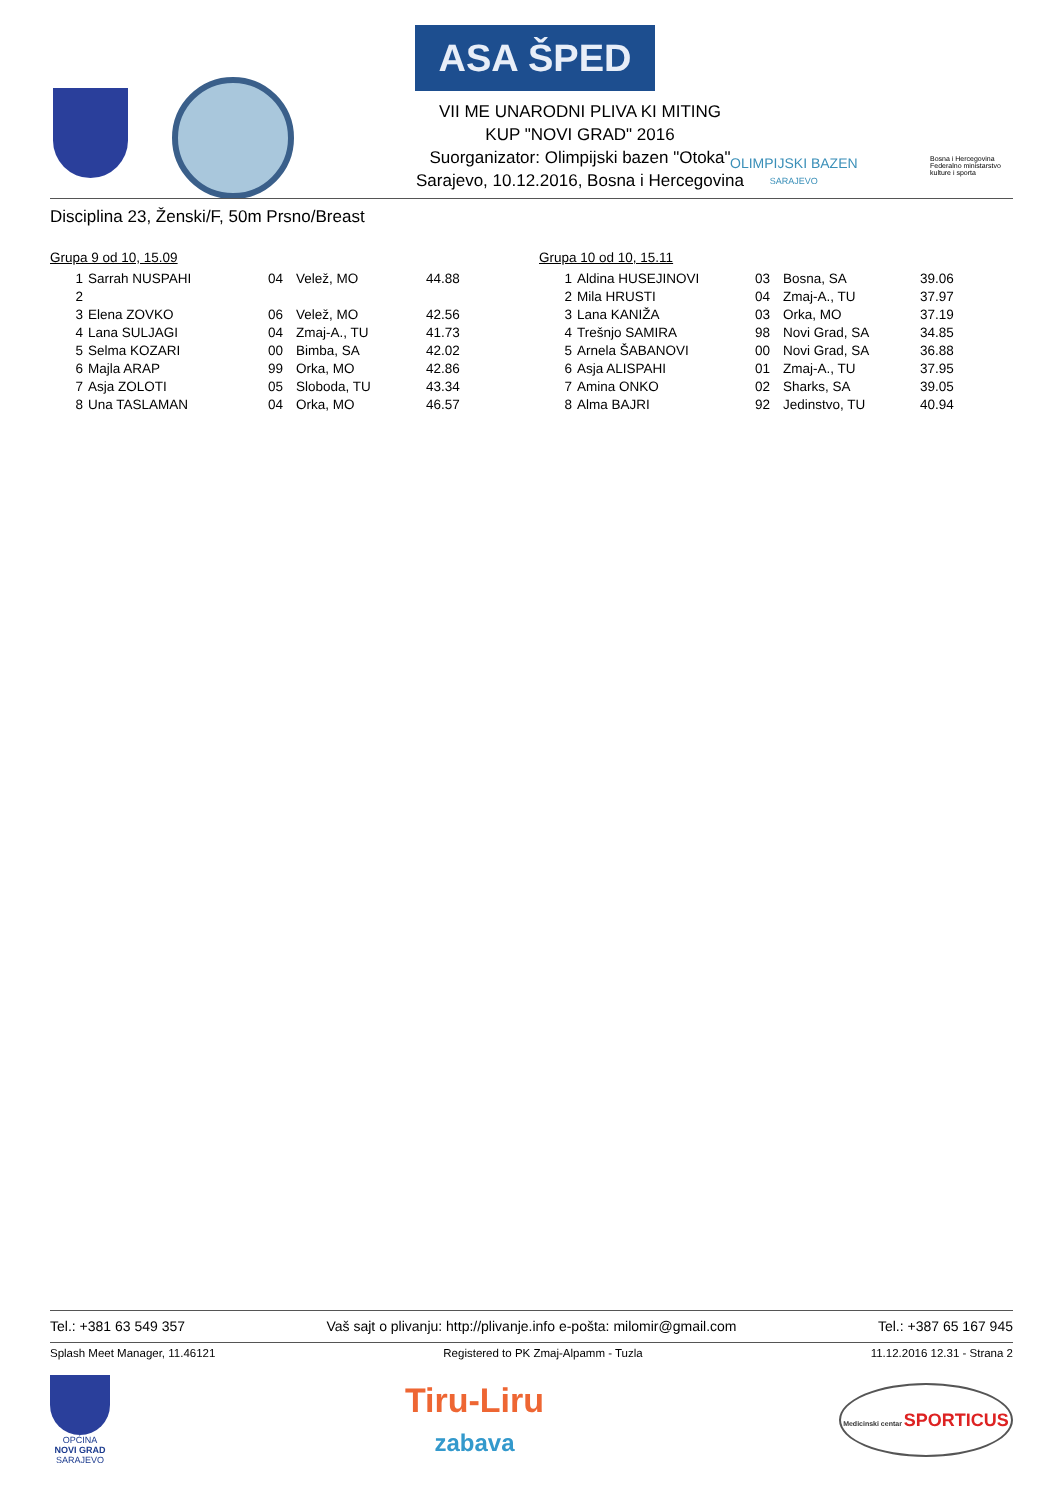ASA ŠPED
VII ME UNARODNI PLIVA KI MITING
KUP "NOVI GRAD" 2016
Suorganizator: Olimpijski bazen "Otoka"
Sarajevo, 10.12.2016, Bosna i Hercegovina
OLIMPIJSKI BAZEN
SARAJEVO
Bosna i Hercegovina
Federalno ministarstvo
kulture i sporta
Disciplina 23, Ženski/F, 50m Prsno/Breast
Grupa 9 od 10, 15.09
| 1 | Sarrah NUSPAHI | 04 | Velež, MO | 44.88 |
| 2 | | | | |
| 3 | Elena ZOVKO | 06 | Velež, MO | 42.56 |
| 4 | Lana SULJAGI | 04 | Zmaj-A., TU | 41.73 |
| 5 | Selma KOZARI | 00 | Bimba, SA | 42.02 |
| 6 | Majla ARAP | 99 | Orka, MO | 42.86 |
| 7 | Asja ZOLOTI | 05 | Sloboda, TU | 43.34 |
| 8 | Una TASLAMAN | 04 | Orka, MO | 46.57 |
Grupa 10 od 10, 15.11
| 1 | Aldina HUSEJINOVI | 03 | Bosna, SA | 39.06 |
| 2 | Mila HRUSTI | 04 | Zmaj-A., TU | 37.97 |
| 3 | Lana KANIŽA | 03 | Orka, MO | 37.19 |
| 4 | Trešnjo SAMIRA | 98 | Novi Grad, SA | 34.85 |
| 5 | Arnela ŠABANOVI | 00 | Novi Grad, SA | 36.88 |
| 6 | Asja ALISPAHI | 01 | Zmaj-A., TU | 37.95 |
| 7 | Amina ONKO | 02 | Sharks, SA | 39.05 |
| 8 | Alma BAJRI | 92 | Jedinstvo, TU | 40.94 |
Tel.: +381 63 549 357 Vaš sajt o plivanju: http://plivanje.info e-pošta: milomir@gmail.com Tel.: +387 65 167 945
Splash Meet Manager, 11.46121 Registered to PK Zmaj-Alpamm - Tuzla 11.12.2016 12.31 - Strana 2
OPĆINA
NOVI GRAD
SARAJEVO
Tiru-Liru
zabava
Medicinski centar SPORTICUS